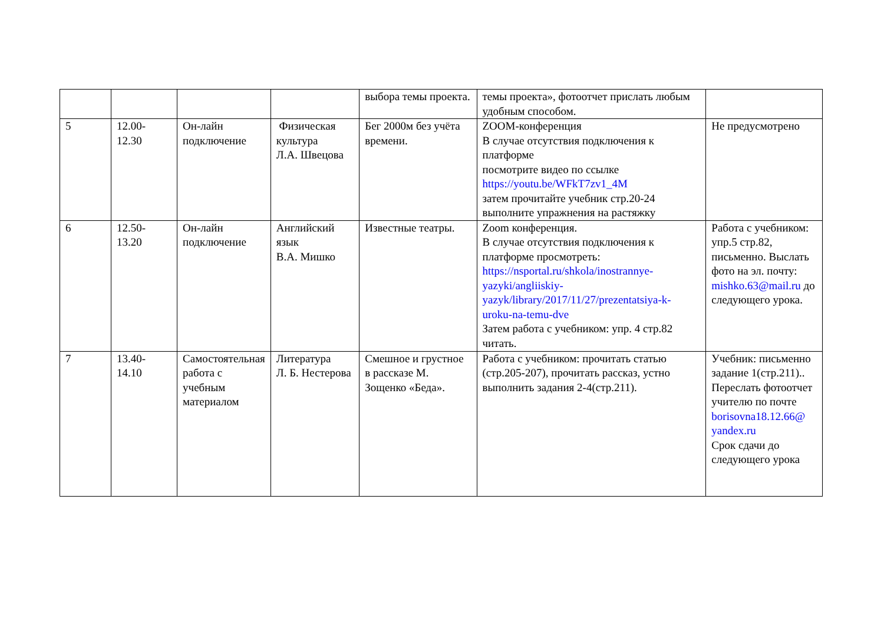| | | | | выбора темы проекта. | темы проекта», фотоотчет прислать любым удобным способом. | |
| 5 | 12.00- 12.30 | Он-лайн подключение | Физическая культура Л.А. Швецова | Бег 2000м без учёта времени. | ZOOM-конференция В случае отсутствия подключения к платформе посмотрите видео по ссылке https://youtu.be/WFkT7zv1_4M затем прочитайте учебник стр.20-24 выполните упражнения на растяжку | Не предусмотрено |
| 6 | 12.50- 13.20 | Он-лайн подключение | Английский язык В.А. Мишко | Известные театры. | Zoom конференция. В случае отсутствия подключения к платформе просмотреть: https://nsportal.ru/shkola/inostrannye-yazyki/angliiskiy-yazyk/library/2017/11/27/prezentatsiya-k-uroku-na-temu-dve Затем работа с учебником: упр. 4 стр.82 читать. | Работа с учебником: упр.5 стр.82, письменно. Выслать фото на эл. почту: mishko.63@mail.ru до следующего урока. |
| 7 | 13.40- 14.10 | Самостоятельная работа с учебным материалом | Литература Л. Б. Нестерова | Смешное и грустное в рассказе М. Зощенко «Беда». | Работа с учебником: прочитать статью (стр.205-207), прочитать рассказ, устно выполнить задания 2-4(стр.211). | Учебник: письменно задание 1(стр.211).. Переслать фотоотчет учителю по почте borisovna18.12.66@ yandex.ru Срок сдачи до следующего урока |